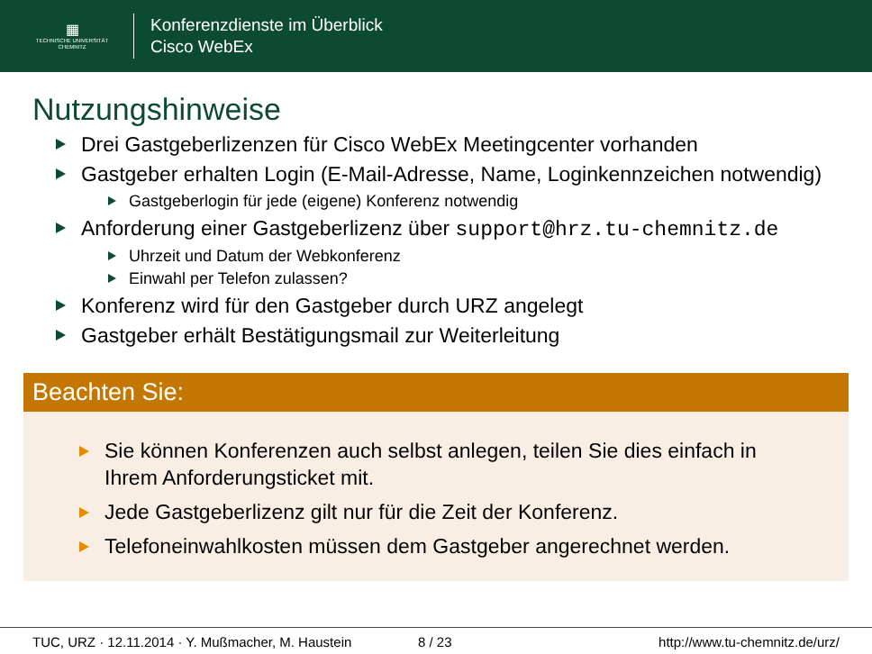▦
TECHNISCHE UNIVERSITÄT
CHEMNITZ
Konferenzdienste im Überblick
Cisco WebEx
Nutzungshinweise
Drei Gastgeberlizenzen für Cisco WebEx Meetingcenter vorhanden
Gastgeber erhalten Login (E-Mail-Adresse, Name, Loginkennzeichen notwendig)
Gastgeberlogin für jede (eigene) Konferenz notwendig
Anforderung einer Gastgeberlizenz über support@hrz.tu-chemnitz.de
Uhrzeit und Datum der Webkonferenz
Einwahl per Telefon zulassen?
Konferenz wird für den Gastgeber durch URZ angelegt
Gastgeber erhält Bestätigungsmail zur Weiterleitung
Beachten Sie:
Sie können Konferenzen auch selbst anlegen, teilen Sie dies einfach in Ihrem Anforderungsticket mit.
Jede Gastgeberlizenz gilt nur für die Zeit der Konferenz.
Telefoneinwahlkosten müssen dem Gastgeber angerechnet werden.
TUC, URZ · 12.11.2014 · Y. Mußmacher, M. Haustein 8 / 23 http://www.tu-chemnitz.de/urz/